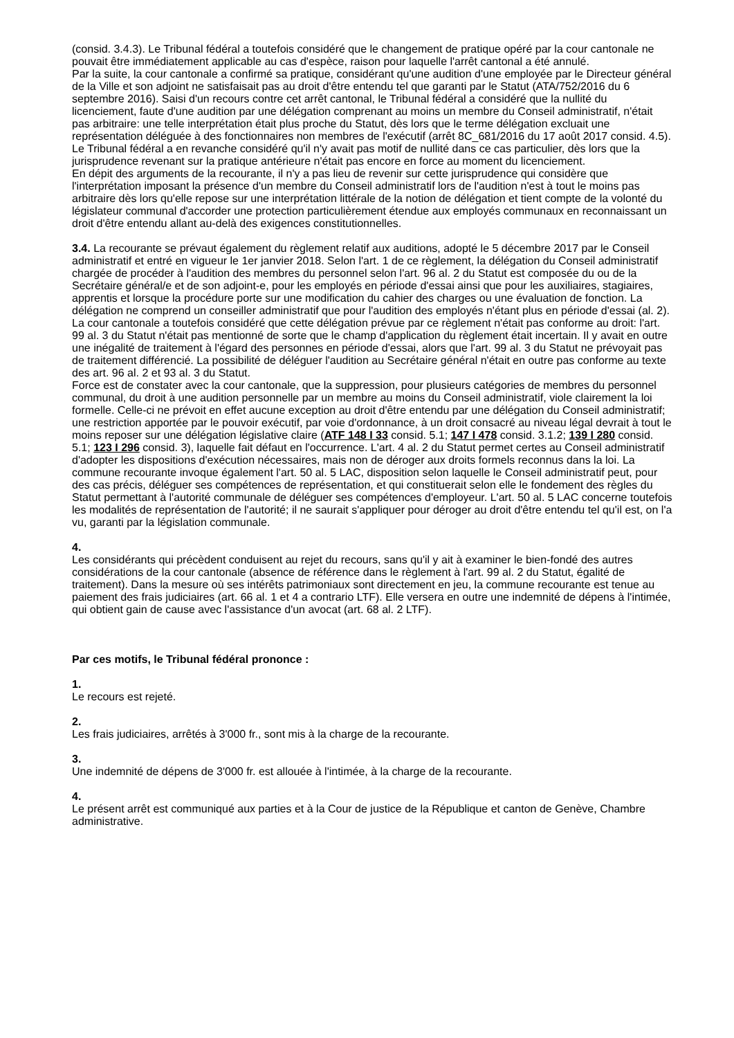(consid. 3.4.3). Le Tribunal fédéral a toutefois considéré que le changement de pratique opéré par la cour cantonale ne pouvait être immédiatement applicable au cas d'espèce, raison pour laquelle l'arrêt cantonal a été annulé.
Par la suite, la cour cantonale a confirmé sa pratique, considérant qu'une audition d'une employée par le Directeur général de la Ville et son adjoint ne satisfaisait pas au droit d'être entendu tel que garanti par le Statut (ATA/752/2016 du 6 septembre 2016). Saisi d'un recours contre cet arrêt cantonal, le Tribunal fédéral a considéré que la nullité du licenciement, faute d'une audition par une délégation comprenant au moins un membre du Conseil administratif, n'était pas arbitraire: une telle interprétation était plus proche du Statut, dès lors que le terme délégation excluait une représentation déléguée à des fonctionnaires non membres de l'exécutif (arrêt 8C_681/2016 du 17 août 2017 consid. 4.5). Le Tribunal fédéral a en revanche considéré qu'il n'y avait pas motif de nullité dans ce cas particulier, dès lors que la jurisprudence revenant sur la pratique antérieure n'était pas encore en force au moment du licenciement.
En dépit des arguments de la recourante, il n'y a pas lieu de revenir sur cette jurisprudence qui considère que l'interprétation imposant la présence d'un membre du Conseil administratif lors de l'audition n'est à tout le moins pas arbitraire dès lors qu'elle repose sur une interprétation littérale de la notion de délégation et tient compte de la volonté du législateur communal d'accorder une protection particulièrement étendue aux employés communaux en reconnaissant un droit d'être entendu allant au-delà des exigences constitutionnelles.
3.4. La recourante se prévaut également du règlement relatif aux auditions, adopté le 5 décembre 2017 par le Conseil administratif et entré en vigueur le 1er janvier 2018. Selon l'art. 1 de ce règlement, la délégation du Conseil administratif chargée de procéder à l'audition des membres du personnel selon l'art. 96 al. 2 du Statut est composée du ou de la Secrétaire général/e et de son adjoint-e, pour les employés en période d'essai ainsi que pour les auxiliaires, stagiaires, apprentis et lorsque la procédure porte sur une modification du cahier des charges ou une évaluation de fonction. La délégation ne comprend un conseiller administratif que pour l'audition des employés n'étant plus en période d'essai (al. 2). La cour cantonale a toutefois considéré que cette délégation prévue par ce règlement n'était pas conforme au droit: l'art. 99 al. 3 du Statut n'était pas mentionné de sorte que le champ d'application du règlement était incertain. Il y avait en outre une inégalité de traitement à l'égard des personnes en période d'essai, alors que l'art. 99 al. 3 du Statut ne prévoyait pas de traitement différencié. La possibilité de déléguer l'audition au Secrétaire général n'était en outre pas conforme au texte des art. 96 al. 2 et 93 al. 3 du Statut.
Force est de constater avec la cour cantonale, que la suppression, pour plusieurs catégories de membres du personnel communal, du droit à une audition personnelle par un membre au moins du Conseil administratif, viole clairement la loi formelle. Celle-ci ne prévoit en effet aucune exception au droit d'être entendu par une délégation du Conseil administratif; une restriction apportée par le pouvoir exécutif, par voie d'ordonnance, à un droit consacré au niveau légal devrait à tout le moins reposer sur une délégation législative claire (ATF 148 I 33 consid. 5.1; 147 I 478 consid. 3.1.2; 139 I 280 consid. 5.1; 123 I 296 consid. 3), laquelle fait défaut en l'occurrence. L'art. 4 al. 2 du Statut permet certes au Conseil administratif d'adopter les dispositions d'exécution nécessaires, mais non de déroger aux droits formels reconnus dans la loi. La commune recourante invoque également l'art. 50 al. 5 LAC, disposition selon laquelle le Conseil administratif peut, pour des cas précis, déléguer ses compétences de représentation, et qui constituerait selon elle le fondement des règles du Statut permettant à l'autorité communale de déléguer ses compétences d'employeur. L'art. 50 al. 5 LAC concerne toutefois les modalités de représentation de l'autorité; il ne saurait s'appliquer pour déroger au droit d'être entendu tel qu'il est, on l'a vu, garanti par la législation communale.
4.
Les considérants qui précèdent conduisent au rejet du recours, sans qu'il y ait à examiner le bien-fondé des autres considérations de la cour cantonale (absence de référence dans le règlement à l'art. 99 al. 2 du Statut, égalité de traitement). Dans la mesure où ses intérêts patrimoniaux sont directement en jeu, la commune recourante est tenue au paiement des frais judiciaires (art. 66 al. 1 et 4 a contrario LTF). Elle versera en outre une indemnité de dépens à l'intimée, qui obtient gain de cause avec l'assistance d'un avocat (art. 68 al. 2 LTF).
Par ces motifs, le Tribunal fédéral prononce :
1.
Le recours est rejeté.
2.
Les frais judiciaires, arrêtés à 3'000 fr., sont mis à la charge de la recourante.
3.
Une indemnité de dépens de 3'000 fr. est allouée à l'intimée, à la charge de la recourante.
4.
Le présent arrêt est communiqué aux parties et à la Cour de justice de la République et canton de Genève, Chambre administrative.